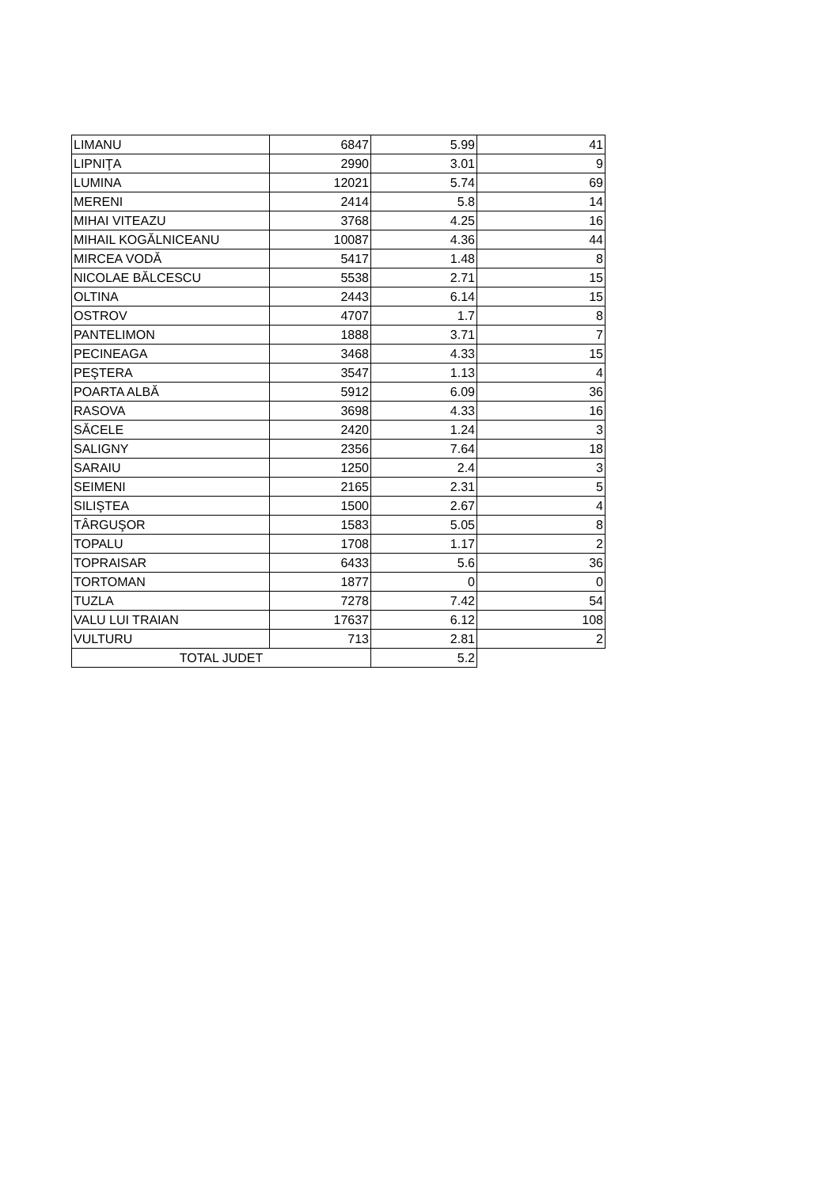| LIMANU | 6847 | 5.99 | 41 |
| LIPNIŢA | 2990 | 3.01 | 9 |
| LUMINA | 12021 | 5.74 | 69 |
| MERENI | 2414 | 5.8 | 14 |
| MIHAI VITEAZU | 3768 | 4.25 | 16 |
| MIHAIL KOGĂLNICEANU | 10087 | 4.36 | 44 |
| MIRCEA VODĂ | 5417 | 1.48 | 8 |
| NICOLAE BĂLCESCU | 5538 | 2.71 | 15 |
| OLTINA | 2443 | 6.14 | 15 |
| OSTROV | 4707 | 1.7 | 8 |
| PANTELIMON | 1888 | 3.71 | 7 |
| PECINEAGA | 3468 | 4.33 | 15 |
| PEŞTERA | 3547 | 1.13 | 4 |
| POARTA ALBĂ | 5912 | 6.09 | 36 |
| RASOVA | 3698 | 4.33 | 16 |
| SĂCELE | 2420 | 1.24 | 3 |
| SALIGNY | 2356 | 7.64 | 18 |
| SARAIU | 1250 | 2.4 | 3 |
| SEIMENI | 2165 | 2.31 | 5 |
| SILIŞTEA | 1500 | 2.67 | 4 |
| TÂRGUŞOR | 1583 | 5.05 | 8 |
| TOPALU | 1708 | 1.17 | 2 |
| TOPRAISAR | 6433 | 5.6 | 36 |
| TORTOMAN | 1877 | 0 | 0 |
| TUZLA | 7278 | 7.42 | 54 |
| VALU LUI TRAIAN | 17637 | 6.12 | 108 |
| VULTURU | 713 | 2.81 | 2 |
| TOTAL JUDET | | 5.2 | |